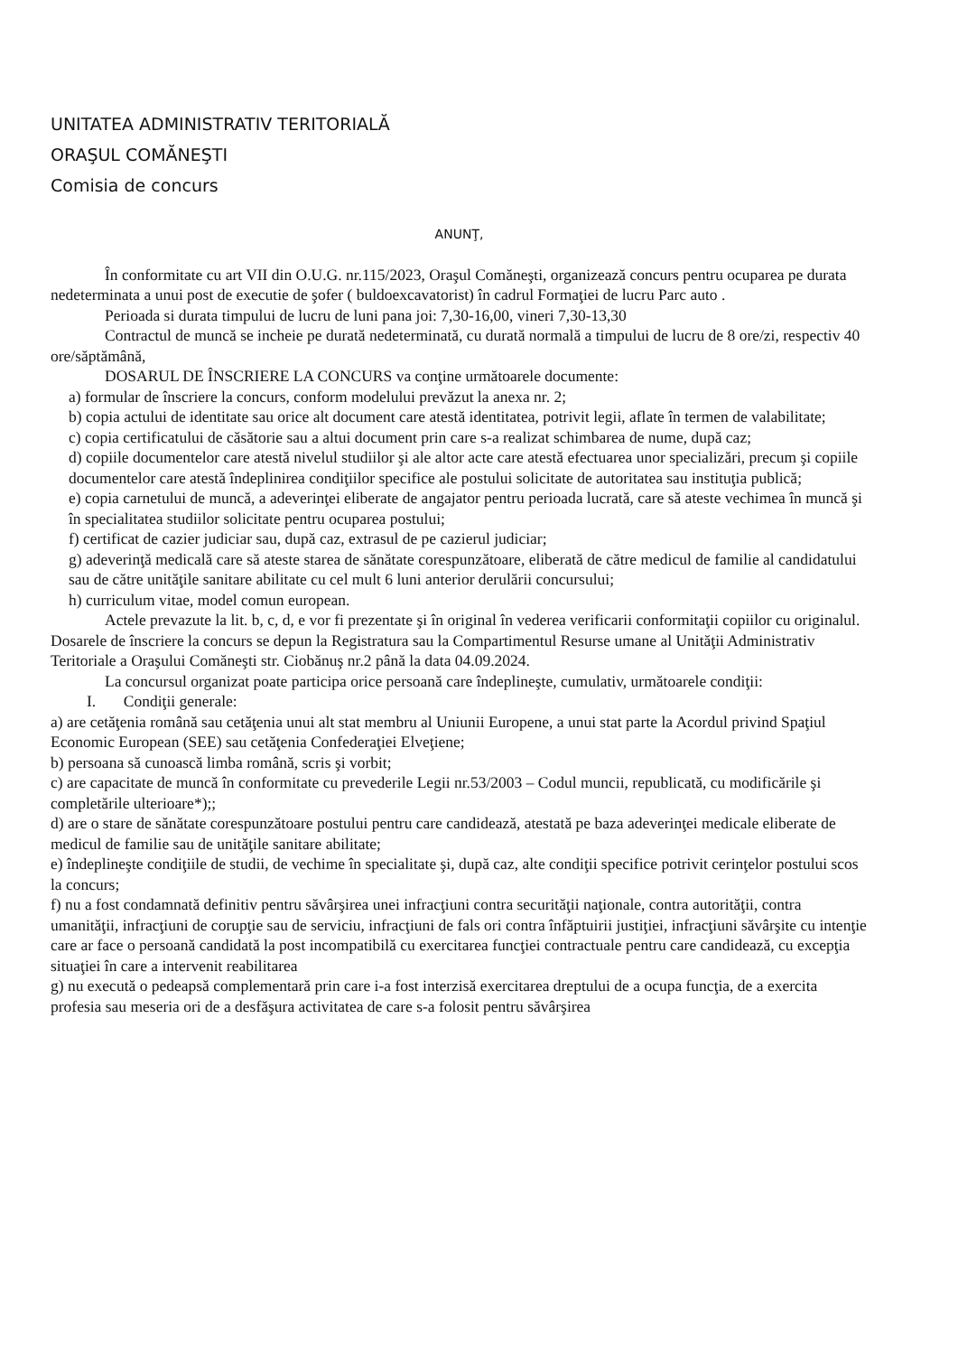UNITATEA ADMINISTRATIV TERITORIALĂ
ORAŞUL COMĂNEŞTI
Comisia de concurs
ANUNŢ,
În conformitate cu art VII din O.U.G. nr.115/2023, Oraşul Comăneşti, organizează concurs pentru ocuparea pe durata nedeterminata a unui post de executie de şofer ( buldoexcavatorist) în cadrul Formaţiei de lucru Parc auto .
Perioada si durata timpului de lucru de luni pana joi: 7,30-16,00, vineri 7,30-13,30
Contractul de muncă se incheie pe durată nedeterminată, cu durată normală a timpului de lucru de 8 ore/zi, respectiv 40 ore/săptămână,
DOSARUL DE ÎNSCRIERE LA CONCURS va conţine următoarele documente:
a) formular de înscriere la concurs, conform modelului prevăzut la anexa nr. 2;
b) copia actului de identitate sau orice alt document care atestă identitatea, potrivit legii, aflate în termen de valabilitate;
c) copia certificatului de căsătorie sau a altui document prin care s-a realizat schimbarea de nume, după caz;
d) copiile documentelor care atestă nivelul studiilor şi ale altor acte care atestă efectuarea unor specializări, precum şi copiile documentelor care atestă îndeplinirea condiţiilor specifice ale postului solicitate de autoritatea sau instituţia publică;
e) copia carnetului de muncă, a adeverinţei eliberate de angajator pentru perioada lucrată, care să ateste vechimea în muncă şi în specialitatea studiilor solicitate pentru ocuparea postului;
f) certificat de cazier judiciar sau, după caz, extrasul de pe cazierul judiciar;
g) adeverinţă medicală care să ateste starea de sănătate corespunzătoare, eliberată de către medicul de familie al candidatului sau de către unităţile sanitare abilitate cu cel mult 6 luni anterior derulării concursului;
h) curriculum vitae, model comun european.
Actele prevazute la lit. b, c, d, e vor fi prezentate şi în original în vederea verificarii conformitaţii copiilor cu originalul.
Dosarele de înscriere la concurs se depun la Registratura sau la Compartimentul Resurse umane al Unităţii Administrativ Teritoriale a Oraşului Comăneşti str. Ciobănuş nr.2 până la data 04.09.2024.
La concursul organizat poate participa orice persoană care îndeplineşte, cumulativ, următoarele condiţii:
I. Condiţii generale:
a) are cetăţenia română sau cetăţenia unui alt stat membru al Uniunii Europene, a unui stat parte la Acordul privind Spaţiul Economic European (SEE) sau cetăţenia Confederaţiei Elveţiene;
b) persoana să cunoască limba română, scris şi vorbit;
c) are capacitate de muncă în conformitate cu prevederile Legii nr.53/2003 – Codul muncii, republicată, cu modificările şi completările ulterioare*);;
d) are o stare de sănătate corespunzătoare postului pentru care candidează, atestată pe baza adeverinţei medicale eliberate de medicul de familie sau de unităţile sanitare abilitate;
e) îndeplineşte condiţiile de studii, de vechime în specialitate şi, după caz, alte condiţii specifice potrivit cerinţelor postului scos la concurs;
f) nu a fost condamnată definitiv pentru săvârşirea unei infracţiuni contra securităţii naţionale, contra autorităţii, contra umanităţii, infracţiuni de corupţie sau de serviciu, infracţiuni de fals ori contra înfăptuirii justiţiei, infracţiuni săvârşite cu intenţie care ar face o persoană candidată la post incompatibilă cu exercitarea funcţiei contractuale pentru care candidează, cu excepţia situaţiei în care a intervenit reabilitarea
g) nu execută o pedeapsă complementară prin care i-a fost interzisă exercitarea dreptului de a ocupa funcţia, de a exercita profesia sau meseria ori de a desfăşura activitatea de care s-a folosit pentru săvârşirea